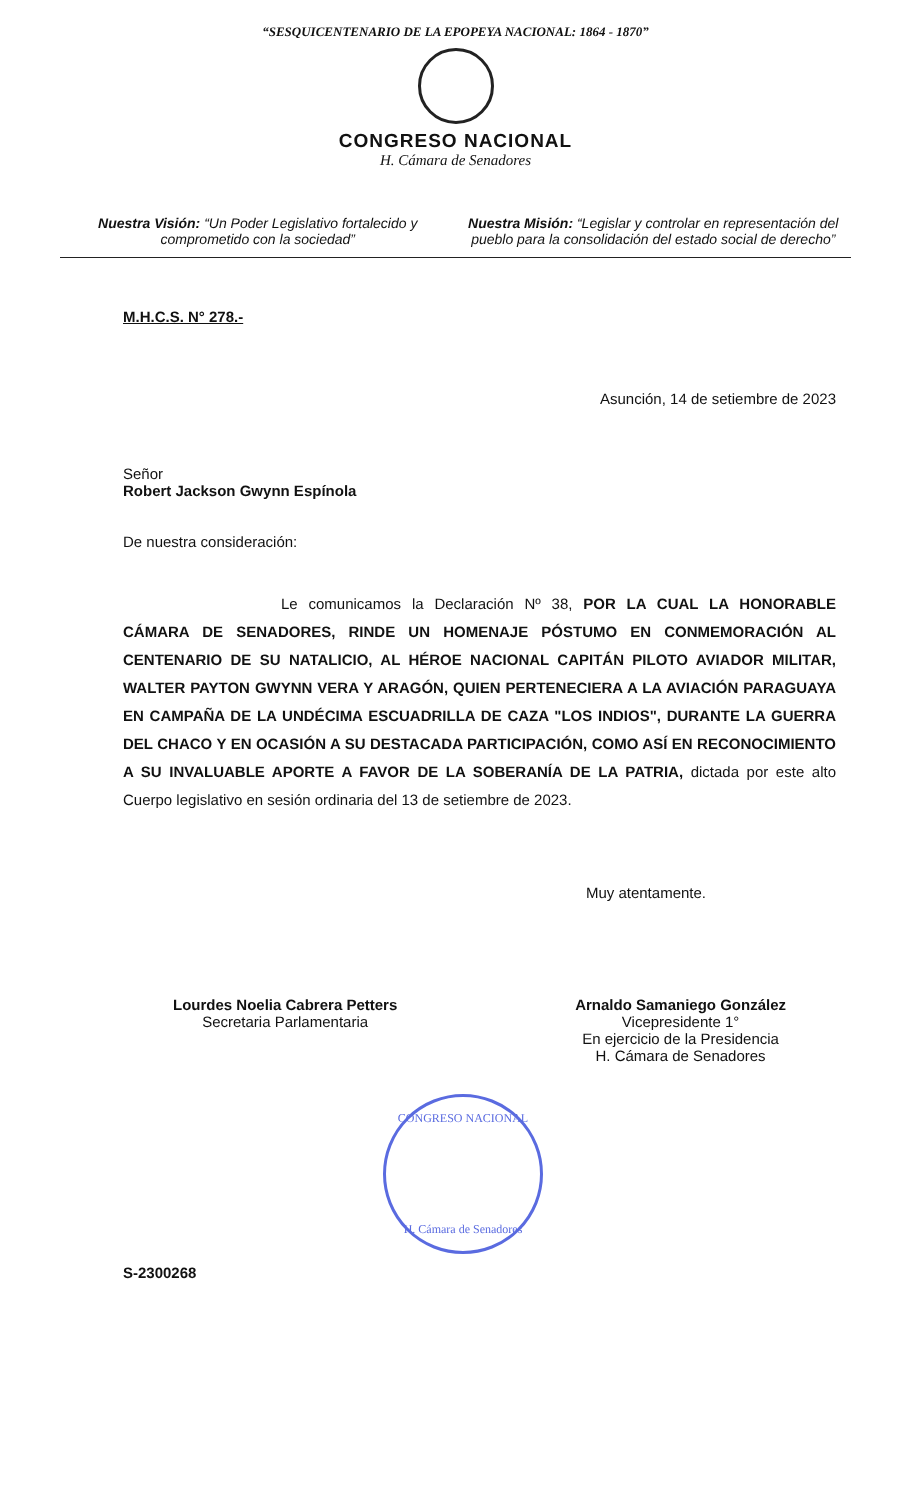“SESQUICENTENARIO DE LA EPOPEYA NACIONAL: 1864 - 1870”
CONGRESO NACIONAL
H. Cámara de Senadores
Nuestra Visión: “Un Poder Legislativo fortalecido y comprometido con la sociedad”
Nuestra Misión: “Legislar y controlar en representación del pueblo para la consolidación del estado social de derecho”
M.H.C.S. N° 278.-
Asunción, 14 de setiembre de 2023
Señor
Robert Jackson Gwynn Espínola
De nuestra consideración:
Le comunicamos la Declaración Nº 38, POR LA CUAL LA HONORABLE CÁMARA DE SENADORES, RINDE UN HOMENAJE PÓSTUMO EN CONMEMORACIÓN AL CENTENARIO DE SU NATALICIO, AL HÉROE NACIONAL CAPITÁN PILOTO AVIADOR MILITAR, WALTER PAYTON GWYNN VERA Y ARAGÓN, QUIEN PERTENECIERA A LA AVIACIÓN PARAGUAYA EN CAMPAÑA DE LA UNDÉCIMA ESCUADRILLA DE CAZA "LOS INDIOS", DURANTE LA GUERRA DEL CHACO Y EN OCASIÓN A SU DESTACADA PARTICIPACIÓN, COMO ASÍ EN RECONOCIMIENTO A SU INVALUABLE APORTE A FAVOR DE LA SOBERANÍA DE LA PATRIA, dictada por este alto Cuerpo legislativo en sesión ordinaria del 13 de setiembre de 2023.
Muy atentamente.
Lourdes Noelia Cabrera Petters
Secretaria Parlamentaria
Arnaldo Samaniego González
Vicepresidente 1°
En ejercicio de la Presidencia
H. Cámara de Senadores
CONGRESO NACIONAL
H. Cámara de Senadores
S-2300268